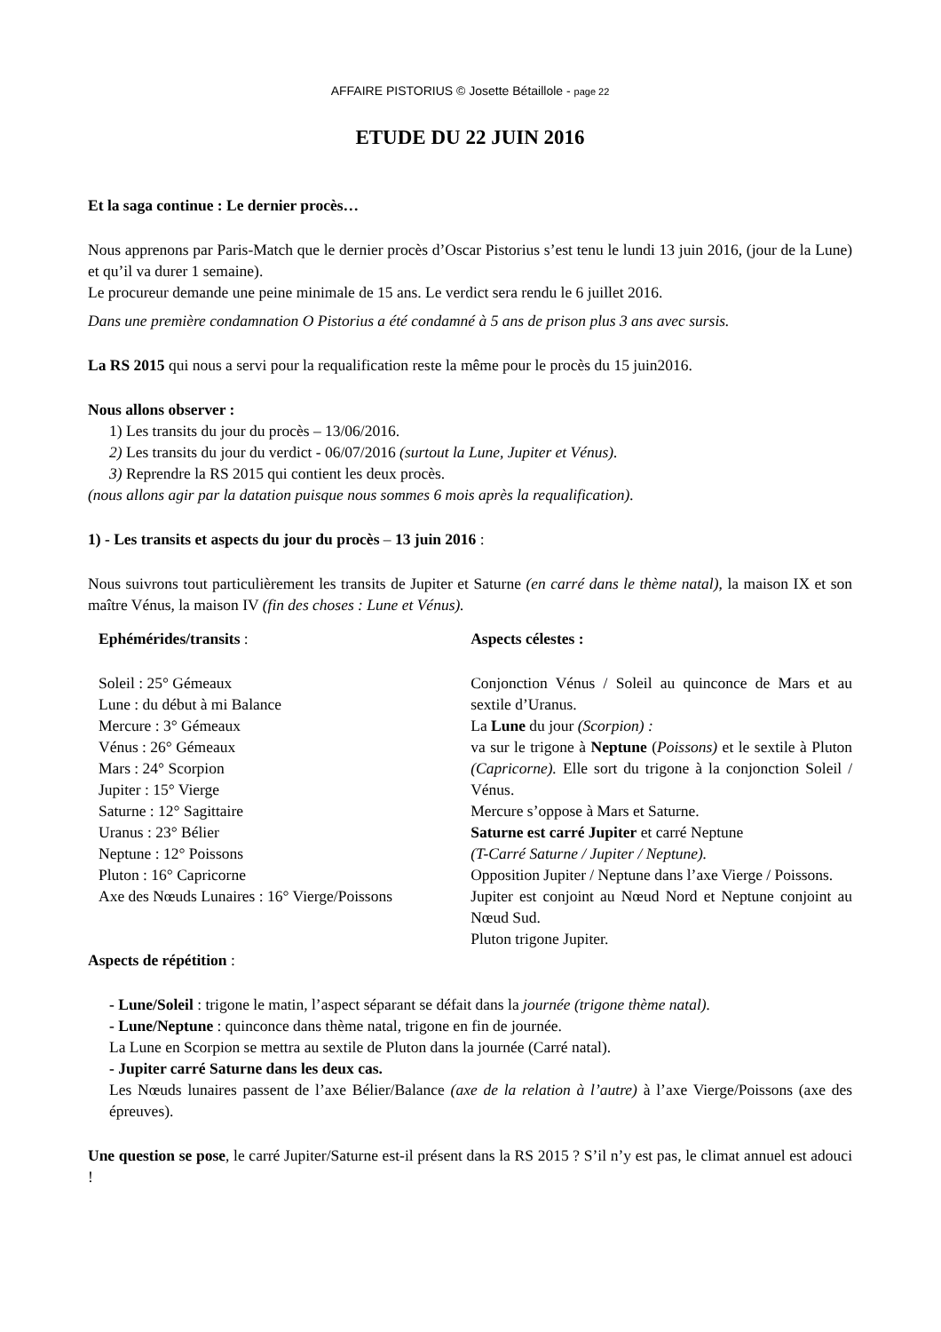AFFAIRE PISTORIUS © Josette Bétaillole - page 22
ETUDE DU 22 JUIN 2016
Et la saga continue : Le dernier procès…
Nous apprenons par Paris-Match que le dernier procès d’Oscar Pistorius s’est tenu le lundi 13 juin 2016, (jour de la Lune) et qu’il va durer 1 semaine).
Le procureur demande une peine minimale de 15 ans. Le verdict sera rendu le 6 juillet 2016.
Dans une première condamnation O Pistorius a été condamné à 5 ans de prison plus 3 ans avec sursis.
La RS 2015 qui nous a servi pour la requalification reste la même pour le procès du 15 juin2016.
Nous allons observer :
1) Les transits du jour du procès – 13/06/2016.
2) Les transits du jour du verdict - 06/07/2016 (surtout la Lune, Jupiter et Vénus).
3) Reprendre la RS 2015 qui contient les deux procès.
(nous allons agir par la datation puisque nous sommes 6 mois après la requalification).
1) - Les transits et aspects du jour du procès – 13 juin 2016 :
Nous suivrons tout particulièrement les transits de Jupiter et Saturne (en carré dans le thème natal), la maison IX et son maître Vénus, la maison IV (fin des choses : Lune et Vénus).
Ephémérides/transits :
Soleil : 25° Gémeaux
Lune : du début à mi Balance
Mercure : 3° Gémeaux
Vénus : 26° Gémeaux
Mars : 24° Scorpion
Jupiter : 15° Vierge
Saturne : 12° Sagittaire
Uranus : 23° Bélier
Neptune : 12° Poissons
Pluton : 16° Capricorne
Axe des Nœuds Lunaires : 16° Vierge/Poissons
Aspects célestes :
Conjonction Vénus / Soleil au quinconce de Mars et au sextile d’Uranus.
La Lune du jour (Scorpion) :
va sur le trigone à Neptune (Poissons) et le sextile à Pluton (Capricorne). Elle sort du trigone à la conjonction Soleil / Vénus.
Mercure s’oppose à Mars et Saturne.
Saturne est carré Jupiter et carré Neptune
(T-Carré Saturne / Jupiter / Neptune).
Opposition Jupiter / Neptune dans l’axe Vierge / Poissons.
Jupiter est conjoint au Nœud Nord et Neptune conjoint au Nœud Sud.
Pluton trigone Jupiter.
Aspects de répétition :
- Lune/Soleil : trigone le matin, l’aspect séparant se défait dans la journée (trigone thème natal).
- Lune/Neptune : quinconce dans thème natal, trigone en fin de journée.
La Lune en Scorpion se mettra au sextile de Pluton dans la journée (Carré natal).
- Jupiter carré Saturne dans les deux cas.
Les Nœuds lunaires passent de l’axe Bélier/Balance (axe de la relation à l’autre) à l’axe Vierge/Poissons (axe des épreuves).
Une question se pose, le carré Jupiter/Saturne est-il présent dans la RS 2015 ? S’il n’y est pas, le climat annuel est adouci !